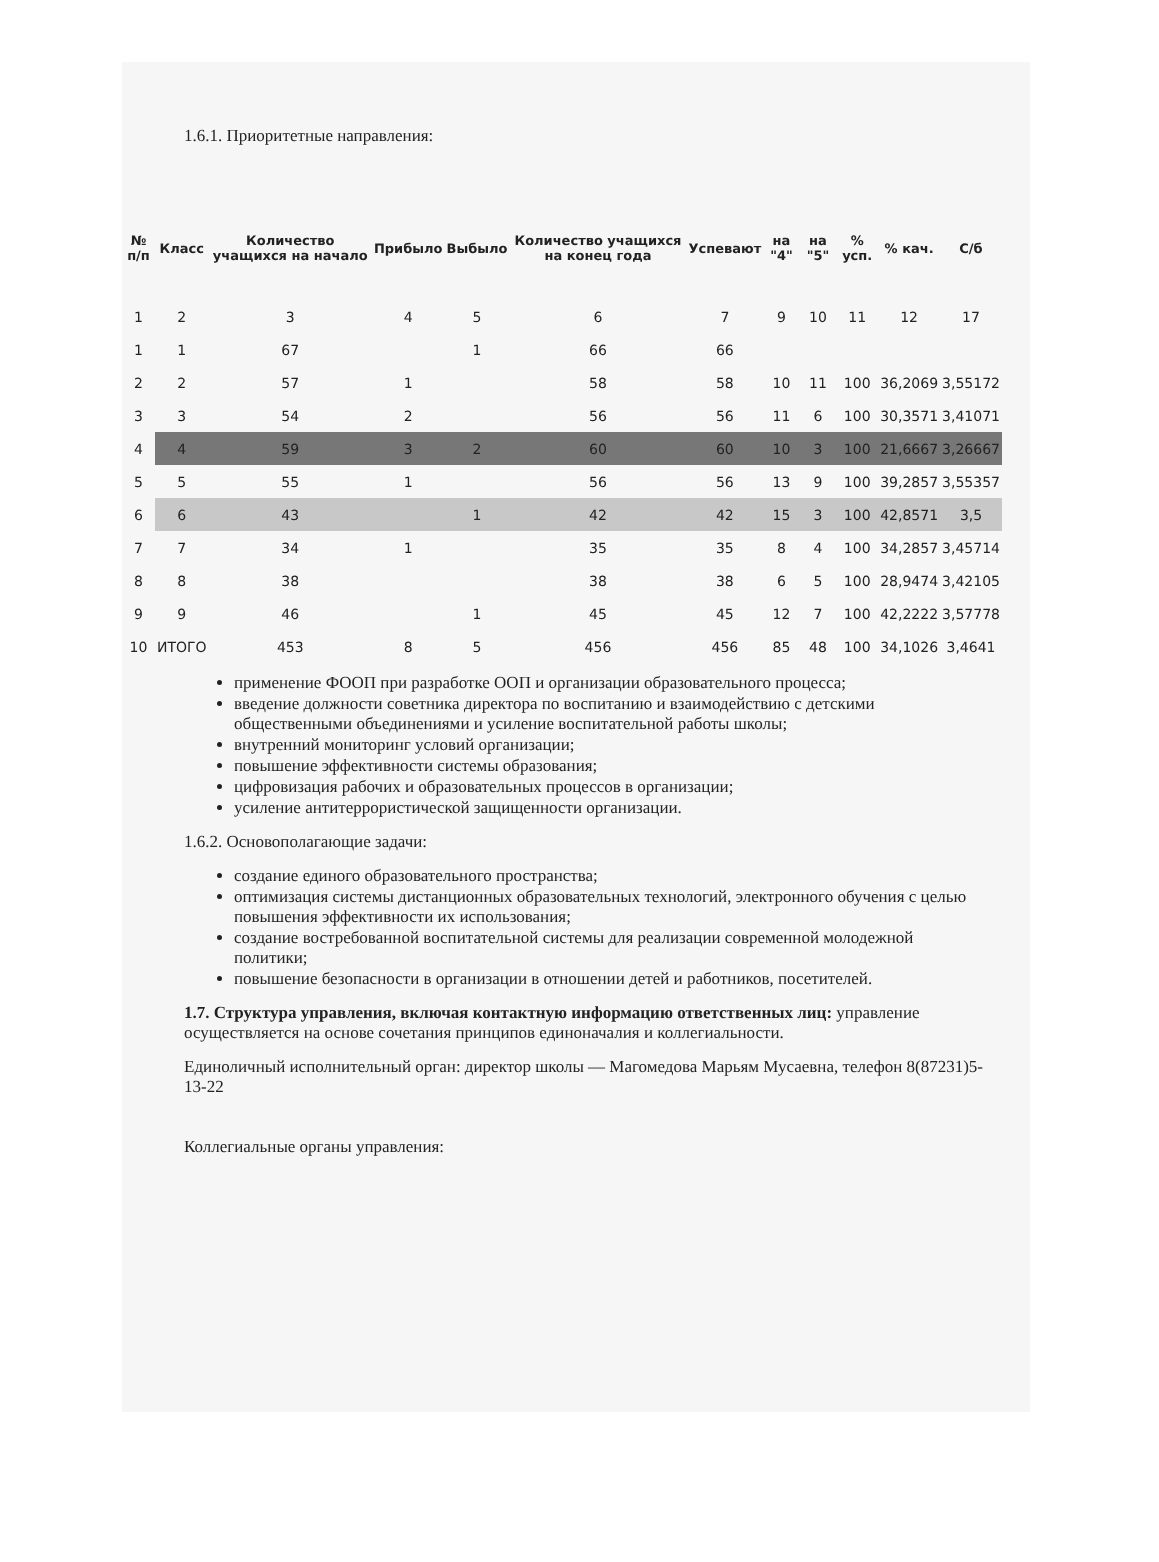1.6.1. Приоритетные направления:
| № п/п | Класс | Количество учащихся на начало | Прибыло | Выбыло | Количество учащихся на конец года | Успевают | на "4" | на "5" | % усп. | % кач. | С/б |
| --- | --- | --- | --- | --- | --- | --- | --- | --- | --- | --- | --- |
| 1 | 2 | 3 | 4 | 5 | 6 | 7 | 9 | 10 | 11 | 12 | 17 |
| 1 | 1 | 67 | | 1 | 66 | 66 | | | | | |
| 2 | 2 | 57 | 1 | | 58 | 58 | 10 | 11 | 100 | 36,2069 | 3,55172 |
| 3 | 3 | 54 | 2 | | 56 | 56 | 11 | 6 | 100 | 30,3571 | 3,41071 |
| 4 | 4 | 59 | 3 | 2 | 60 | 60 | 10 | 3 | 100 | 21,6667 | 3,26667 |
| 5 | 5 | 55 | 1 | | 56 | 56 | 13 | 9 | 100 | 39,2857 | 3,55357 |
| 6 | 6 | 43 | | 1 | 42 | 42 | 15 | 3 | 100 | 42,8571 | 3,5 |
| 7 | 7 | 34 | 1 | | 35 | 35 | 8 | 4 | 100 | 34,2857 | 3,45714 |
| 8 | 8 | 38 | | | 38 | 38 | 6 | 5 | 100 | 28,9474 | 3,42105 |
| 9 | 9 | 46 | | 1 | 45 | 45 | 12 | 7 | 100 | 42,2222 | 3,57778 |
| 10 | ИТОГО | 453 | 8 | 5 | 456 | 456 | 85 | 48 | 100 | 34,1026 | 3,4641 |
применение ФООП при разработке ООП и организации образовательного процесса;
введение должности советника директора по воспитанию и взаимодействию с детскими общественными объединениями и усиление воспитательной работы школы;
внутренний мониторинг условий организации;
повышение эффективности системы образования;
цифровизация рабочих и образовательных процессов в организации;
усиление антитеррористической защищенности организации.
1.6.2. Основополагающие задачи:
создание единого образовательного пространства;
оптимизация системы дистанционных образовательных технологий, электронного обучения с целью повышения эффективности их использования;
создание востребованной воспитательной системы для реализации современной молодежной политики;
повышение безопасности в организации в отношении детей и работников, посетителей.
1.7. Структура управления, включая контактную информацию ответственных лиц: управление осуществляется на основе сочетания принципов единоначалия и коллегиальности.
Единоличный исполнительный орган: директор школы — Магомедова Марьям Мусаевна, телефон 8(87231)5-13-22
Коллегиальные органы управления: